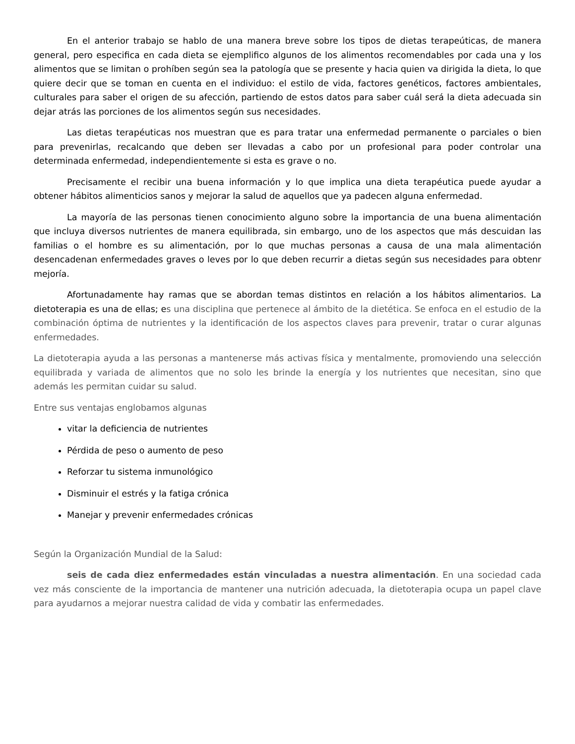En el anterior trabajo se hablo de una manera breve sobre los tipos de dietas terapeúticas, de manera general, pero especifica en cada dieta se ejemplifico algunos de los alimentos recomendables por cada una y los alimentos que se limitan o prohíben según sea la patología que se presente y hacia quien va dirigida la dieta, lo que quiere decir que se toman en cuenta en el individuo: el estilo de vida, factores genéticos, factores ambientales, culturales para saber el origen de su afección, partiendo de estos datos para saber cuál será la dieta adecuada sin dejar atrás las porciones de los alimentos según sus necesidades.
Las dietas terapéuticas nos muestran que es para tratar una enfermedad permanente o parciales o bien para prevenirlas, recalcando que deben ser llevadas a cabo por un profesional para poder controlar una determinada enfermedad, independientemente si esta es grave o no.
Precisamente el recibir una buena información y lo que implica una dieta terapéutica puede ayudar a obtener hábitos alimenticios sanos y mejorar la salud de aquellos que ya padecen alguna enfermedad.
La mayoría de las personas tienen conocimiento alguno sobre la importancia de una buena alimentación que incluya diversos nutrientes de manera equilibrada, sin embargo, uno de los aspectos que más descuidan las familias o el hombre es su alimentación, por lo que muchas personas a causa de una mala alimentación desencadenan enfermedades graves o leves por lo que deben recurrir a dietas según sus necesidades para obtenr mejoría.
Afortunadamente hay ramas que se abordan temas distintos en relación a los hábitos alimentarios. La dietoterapia es una de ellas; es una disciplina que pertenece al ámbito de la dietética. Se enfoca en el estudio de la combinación óptima de nutrientes y la identificación de los aspectos claves para prevenir, tratar o curar algunas enfermedades.
La dietoterapia ayuda a las personas a mantenerse más activas física y mentalmente, promoviendo una selección equilibrada y variada de alimentos que no solo les brinde la energía y los nutrientes que necesitan, sino que además les permitan cuidar su salud.
Entre sus ventajas englobamos algunas
vitar la deficiencia de nutrientes
Pérdida de peso o aumento de peso
Reforzar tu sistema inmunológico
Disminuir el estrés y la fatiga crónica
Manejar y prevenir enfermedades crónicas
Según la Organización Mundial de la Salud:
seis de cada diez enfermedades están vinculadas a nuestra alimentación. En una sociedad cada vez más consciente de la importancia de mantener una nutrición adecuada, la dietoterapia ocupa un papel clave para ayudarnos a mejorar nuestra calidad de vida y combatir las enfermedades.